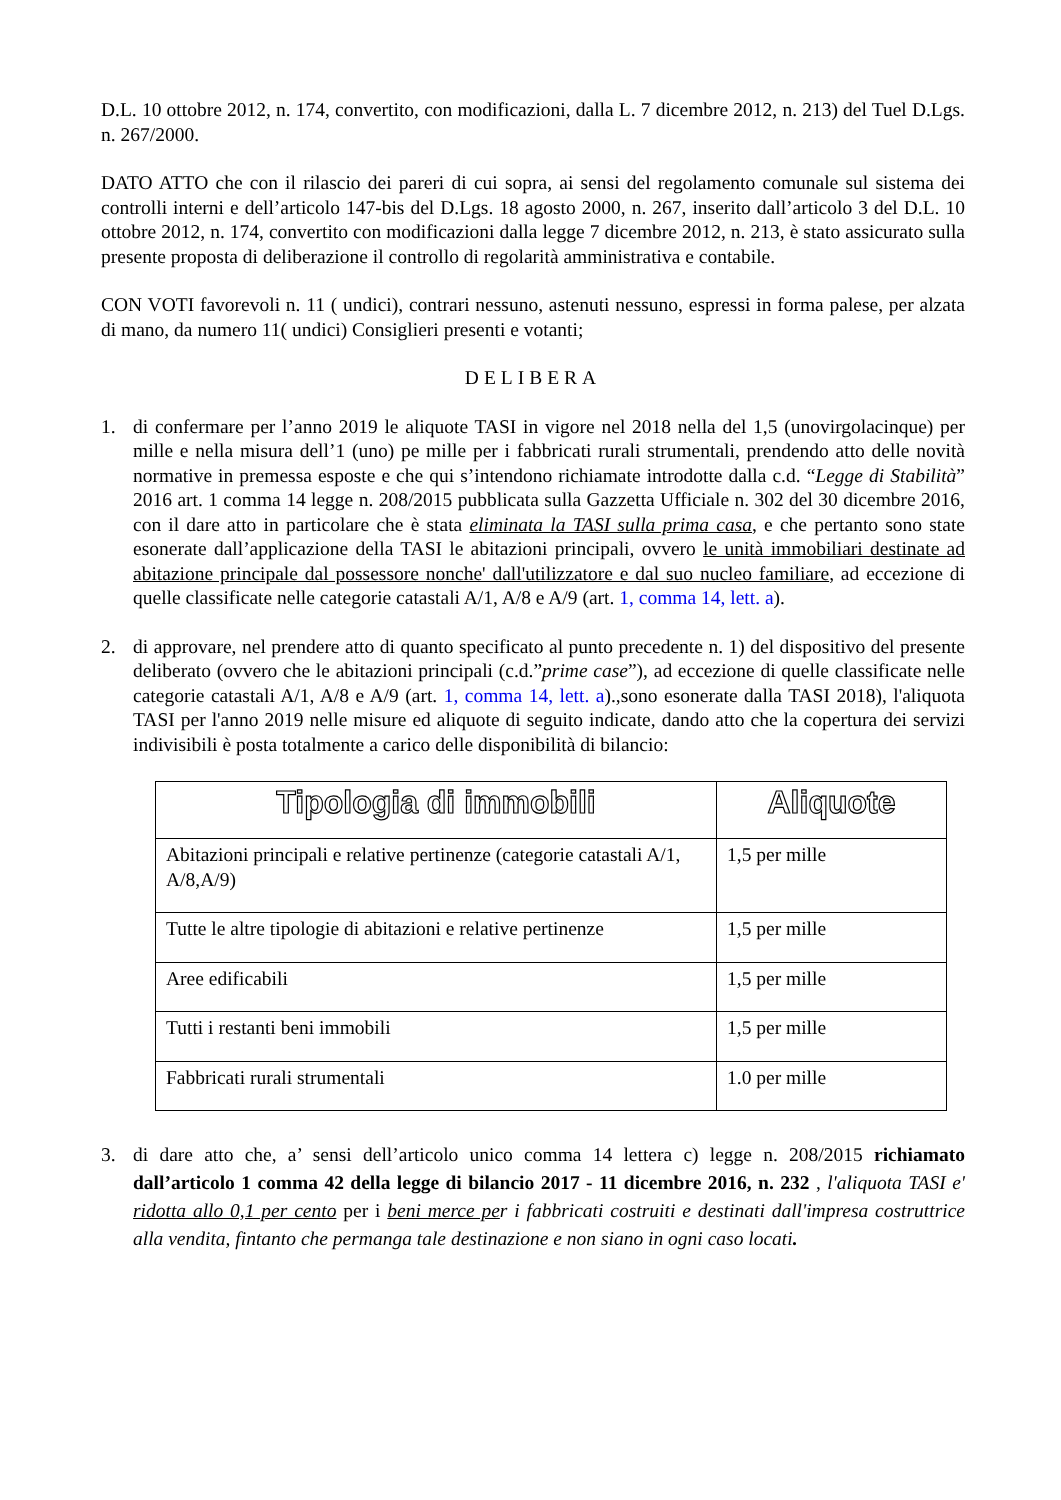D.L. 10 ottobre 2012, n. 174, convertito, con modificazioni, dalla L. 7 dicembre 2012, n. 213) del Tuel D.Lgs. n. 267/2000.
DATO ATTO che con il rilascio dei pareri di cui sopra, ai sensi del regolamento comunale sul sistema dei controlli interni e dell’articolo 147-bis del D.Lgs. 18 agosto 2000, n. 267, inserito dall’articolo 3 del D.L. 10 ottobre 2012, n. 174, convertito con modificazioni dalla legge 7 dicembre 2012, n. 213, è stato assicurato sulla presente proposta di deliberazione il controllo di regolarità amministrativa e contabile.
CON VOTI favorevoli n. 11 ( undici), contrari nessuno, astenuti nessuno, espressi in forma palese, per alzata di mano, da numero 11( undici) Consiglieri presenti e votanti;
DELIBERA
1. di confermare per l’anno 2019 le aliquote TASI in vigore nel 2018 nella del 1,5 (unovirgolacinque) per mille e nella misura dell’1 (uno) pe mille per i fabbricati rurali strumentali, prendendo atto delle novità normative in premessa esposte e che qui s’intendono richiamate introdotte dalla c.d. “Legge di Stabilità” 2016 art. 1 comma 14 legge n. 208/2015 pubblicata sulla Gazzetta Ufficiale n. 302 del 30 dicembre 2016, con il dare atto in particolare che è stata eliminata la TASI sulla prima casa, e che pertanto sono state esonerate dall’applicazione della TASI le abitazioni principali, ovvero le unità immobiliari destinate ad abitazione principale dal possessore nonche' dall'utilizzatore e dal suo nucleo familiare, ad eccezione di quelle classificate nelle categorie catastali A/1, A/8 e A/9 (art. 1, comma 14, lett. a).
2. di approvare, nel prendere atto di quanto specificato al punto precedente n. 1) del dispositivo del presente deliberato (ovvero che le abitazioni principali (c.d.”prime case”), ad eccezione di quelle classificate nelle categorie catastali A/1, A/8 e A/9 (art. 1, comma 14, lett. a).,sono esonerate dalla TASI 2018), l'aliquota TASI per l'anno 2019 nelle misure ed aliquote di seguito indicate, dando atto che la copertura dei servizi indivisibili è posta totalmente a carico delle disponibilità di bilancio:
| Tipologia di immobili | Aliquote |
| --- | --- |
| Abitazioni principali e relative pertinenze (categorie catastali A/1, A/8,A/9) | 1,5 per mille |
| Tutte le altre tipologie di abitazioni e relative pertinenze | 1,5 per mille |
| Aree edificabili | 1,5 per mille |
| Tutti i restanti beni immobili | 1,5 per mille |
| Fabbricati rurali strumentali | 1.0 per mille |
3. di dare atto che, a’ sensi dell’articolo unico comma 14 lettera c) legge n. 208/2015 richiamato dall’articolo 1 comma 42 della legge di bilancio 2017 - 11 dicembre 2016, n. 232 , l'aliquota TASI e' ridotta allo 0,1 per cento per i beni merce per i fabbricati costruiti e destinati dall'impresa costruttrice alla vendita, fintanto che permanga tale destinazione e non siano in ogni caso locati.